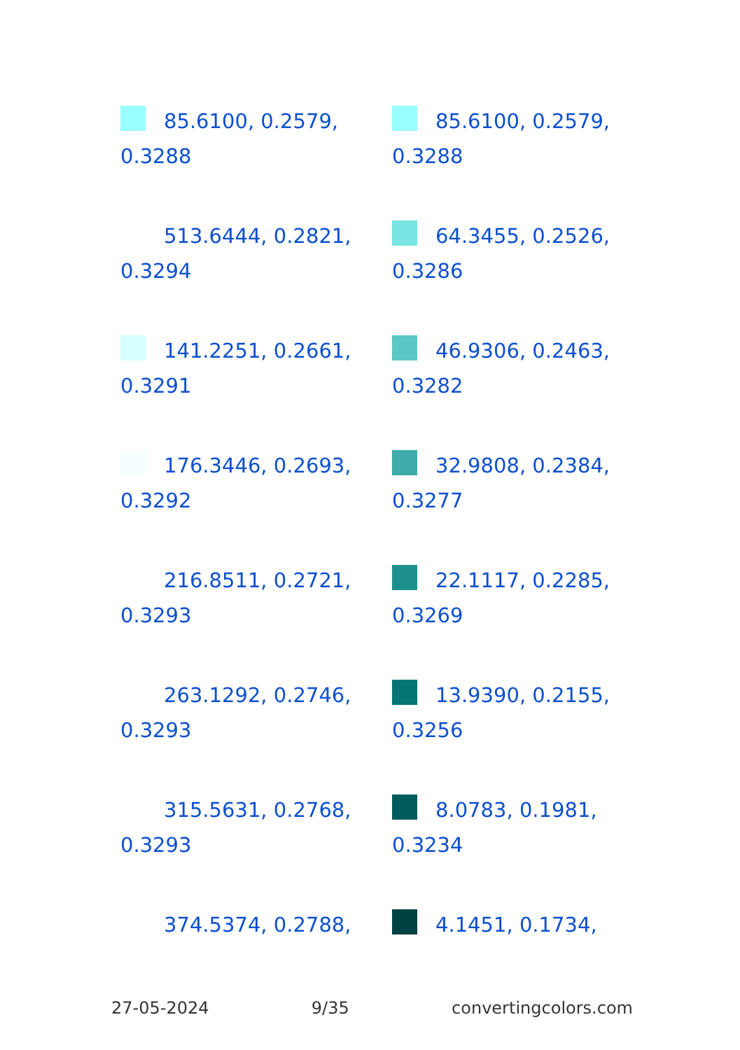85.6100, 0.2579, 0.3288
85.6100, 0.2579, 0.3288
513.6444, 0.2821, 0.3294
64.3455, 0.2526, 0.3286
141.2251, 0.2661, 0.3291
46.9306, 0.2463, 0.3282
176.3446, 0.2693, 0.3292
32.9808, 0.2384, 0.3277
216.8511, 0.2721, 0.3293
22.1117, 0.2285, 0.3269
263.1292, 0.2746, 0.3293
13.9390, 0.2155, 0.3256
315.5631, 0.2768, 0.3293
8.0783, 0.1981, 0.3234
374.5374, 0.2788,
4.1451, 0.1734,
27-05-2024 9/35 convertingcolors.com